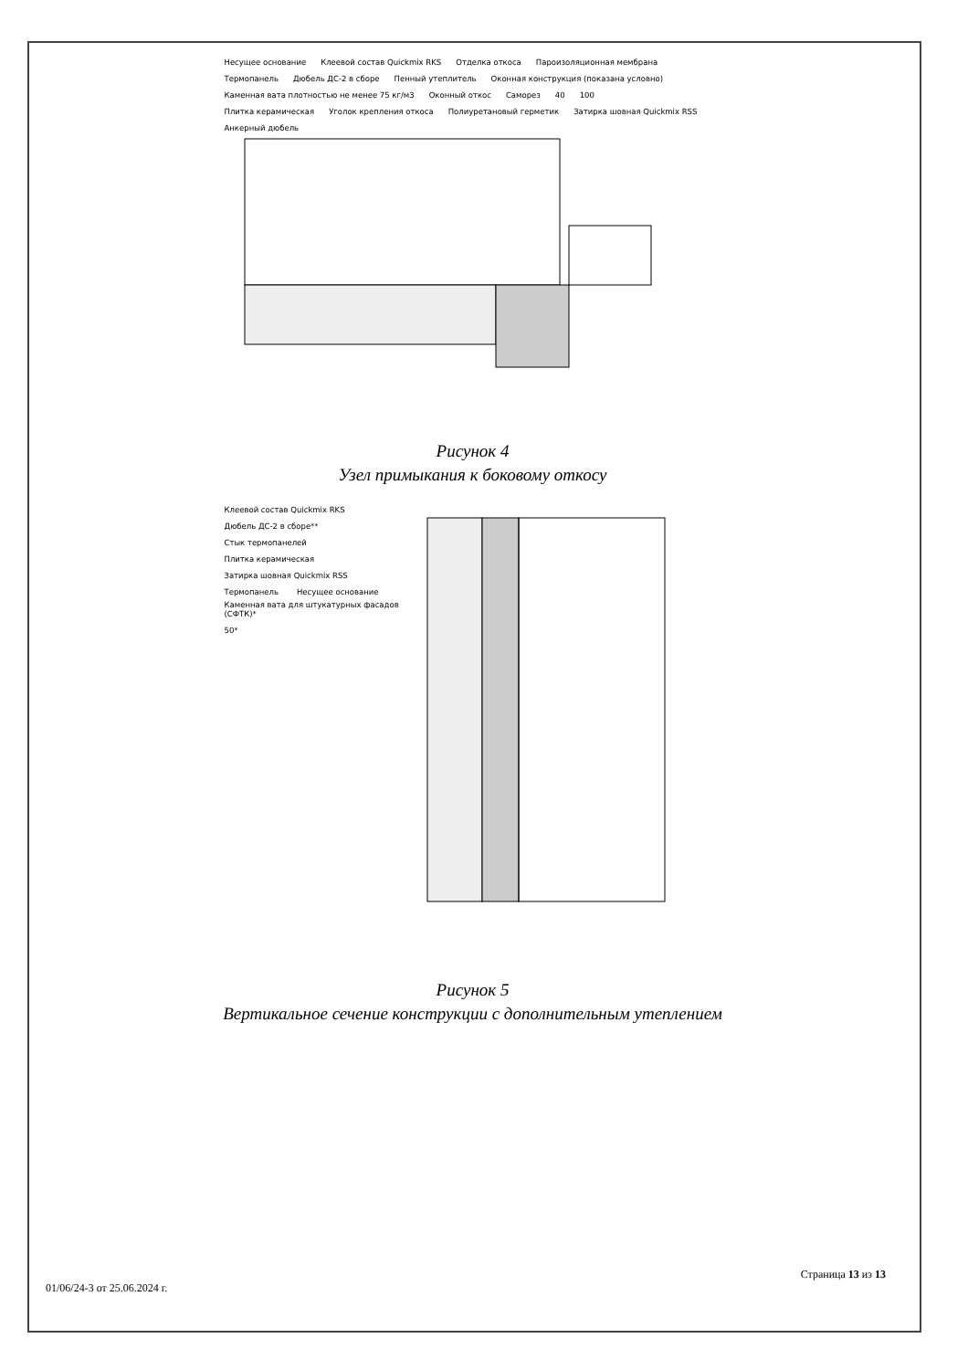Несущее основание Клеевой состав Quickmix RKS Отделка откоса Пароизоляционная мембрана
Термопанель Дюбель ДС-2 в сборе Пенный утеплитель
Оконная конструкция (показана условно)
Каменная вата плотностью не менее 75 кг/м3
Оконный откос Саморез 40 100
Плитка керамическая Уголок крепления откоса Полиуретановый герметик Затирка шовная Quickmix RSS Анкерный дюбель
Рисунок 4
Узел примыкания к боковому откосу
Клеевой состав Quickmix RKS Дюбель ДС-2 в сборе** Стык термопанелей Плитка керамическая Затирка шовная Quickmix RSS Термопанель Несущее основание
Каменная вата для штукатурных фасадов (СФТК)*
50*
Рисунок 5
Вертикальное сечение конструкции с дополнительным утеплением
Страница 13 из 13
01/06/24-3 от 25.06.2024 г.